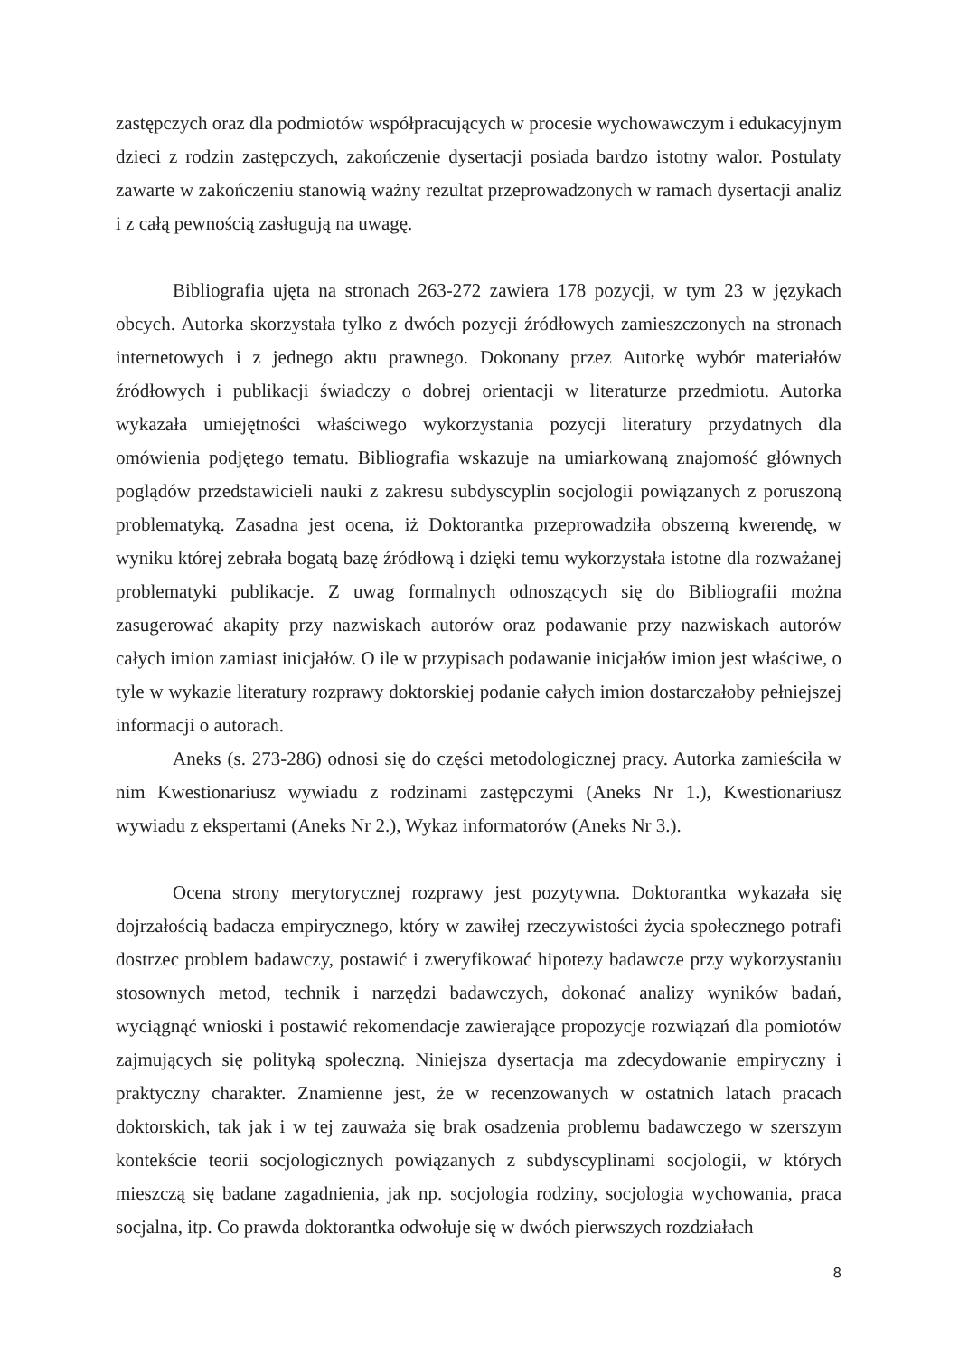zastępczych oraz dla podmiotów współpracujących w procesie wychowawczym i edukacyjnym dzieci z rodzin zastępczych, zakończenie dysertacji posiada bardzo istotny walor. Postulaty zawarte w zakończeniu stanowią ważny rezultat przeprowadzonych w ramach dysertacji analiz i z całą pewnością zasługują na uwagę.
Bibliografia ujęta na stronach 263-272 zawiera 178 pozycji, w tym 23 w językach obcych. Autorka skorzystała tylko z dwóch pozycji źródłowych zamieszczonych na stronach internetowych i z jednego aktu prawnego. Dokonany przez Autorkę wybór materiałów źródłowych i publikacji świadczy o dobrej orientacji w literaturze przedmiotu. Autorka wykazała umiejętności właściwego wykorzystania pozycji literatury przydatnych dla omówienia podjętego tematu. Bibliografia wskazuje na umiarkowaną znajomość głównych poglądów przedstawicieli nauki z zakresu subdyscyplin socjologii powiązanych z poruszoną problematyką. Zasadna jest ocena, iż Doktorantka przeprowadziła obszerną kwerendę, w wyniku której zebrała bogatą bazę źródłową i dzięki temu wykorzystała istotne dla rozważanej problematyki publikacje. Z uwag formalnych odnoszących się do Bibliografii można zasugerować akapity przy nazwiskach autorów oraz podawanie przy nazwiskach autorów całych imion zamiast inicjałów. O ile w przypisach podawanie inicjałów imion jest właściwe, o tyle w wykazie literatury rozprawy doktorskiej podanie całych imion dostarczałoby pełniejszej informacji o autorach.
Aneks (s. 273-286) odnosi się do części metodologicznej pracy. Autorka zamieściła w nim Kwestionariusz wywiadu z rodzinami zastępczymi (Aneks Nr 1.), Kwestionariusz wywiadu z ekspertami (Aneks Nr 2.), Wykaz informatorów (Aneks Nr 3.).
Ocena strony merytorycznej rozprawy jest pozytywna. Doktorantka wykazała się dojrzałością badacza empirycznego, który w zawiłej rzeczywistości życia społecznego potrafi dostrzec problem badawczy, postawić i zweryfikować hipotezy badawcze przy wykorzystaniu stosownych metod, technik i narzędzi badawczych, dokonać analizy wyników badań, wyciągnąć wnioski i postawić rekomendacje zawierające propozycje rozwiązań dla pomiotów zajmujących się polityką społeczną. Niniejsza dysertacja ma zdecydowanie empiryczny i praktyczny charakter. Znamienne jest, że w recenzowanych w ostatnich latach pracach doktorskich, tak jak i w tej zauważa się brak osadzenia problemu badawczego w szerszym kontekście teorii socjologicznych powiązanych z subdyscyplinami socjologii, w których mieszczą się badane zagadnienia, jak np. socjologia rodziny, socjologia wychowania, praca socjalna, itp. Co prawda doktorantka odwołuje się w dwóch pierwszych rozdziałach
8